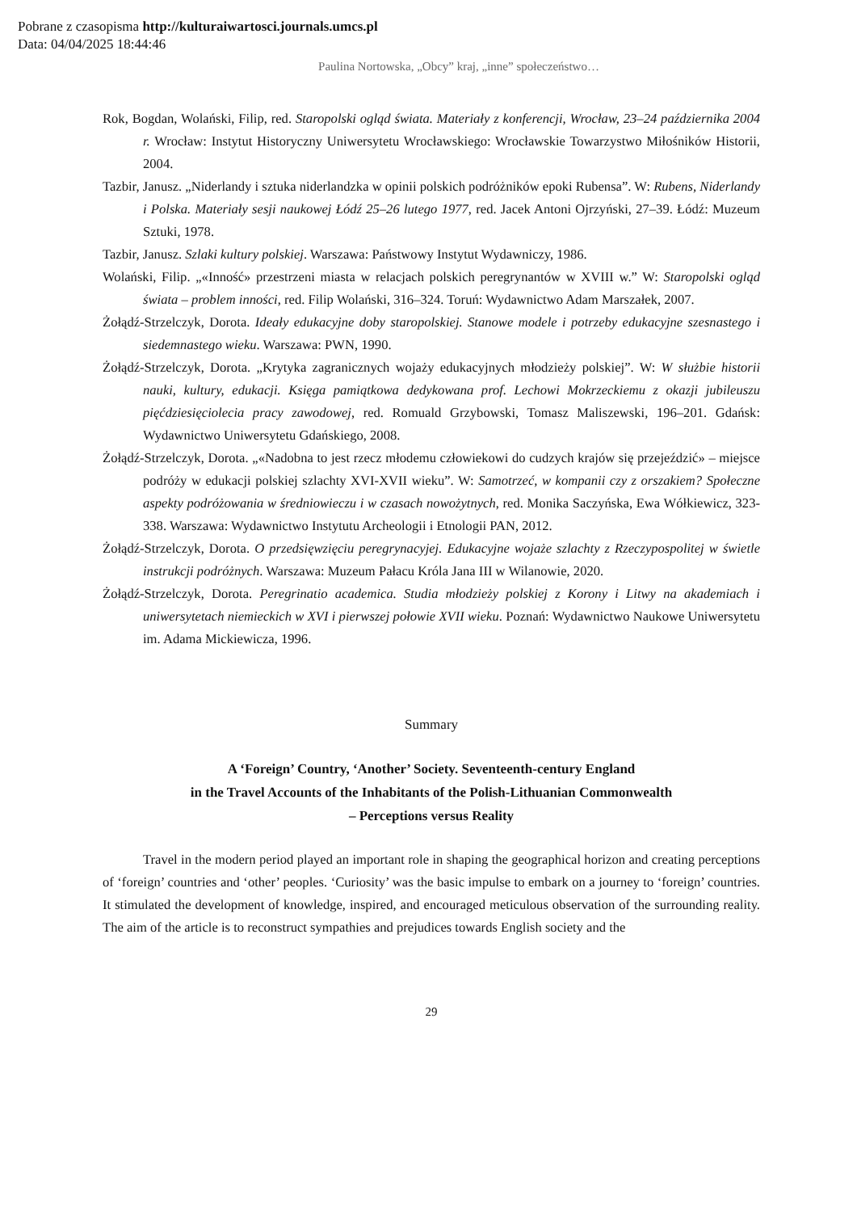Pobrane z czasopisma http://kulturaiwartosci.journals.umcs.pl
Data: 04/04/2025 18:44:46
Paulina Nortowska, „Obcy” kraj, „inne” społeczeństwo…
Rok, Bogdan, Wolański, Filip, red. Staropolski ogląd świata. Materiały z konferencji, Wrocław, 23–24 października 2004 r. Wrocław: Instytut Historyczny Uniwersytetu Wrocławskiego: Wrocławskie Towarzystwo Miłośników Historii, 2004.
Tazbir, Janusz. „Niderlandy i sztuka niderlandzka w opinii polskich podróżników epoki Rubensa”. W: Rubens, Niderlandy i Polska. Materiały sesji naukowej Łódź 25–26 lutego 1977, red. Jacek Antoni Ojrzyński, 27–39. Łódź: Muzeum Sztuki, 1978.
Tazbir, Janusz. Szlaki kultury polskiej. Warszawa: Państwowy Instytut Wydawniczy, 1986.
Wolański, Filip. „«Inność» przestrzeni miasta w relacjach polskich peregrynantów w XVIII w.” W: Staropolski ogląd świata – problem inności, red. Filip Wolański, 316–324. Toruń: Wydawnictwo Adam Marszałek, 2007.
Żołądź-Strzelczyk, Dorota. Ideały edukacyjne doby staropolskiej. Stanowe modele i potrzeby edukacyjne szesnastego i siedemnastego wieku. Warszawa: PWN, 1990.
Żołądź-Strzelczyk, Dorota. „Krytyka zagranicznych wojaży edukacyjnych młodzieży polskiej”. W: W służbie historii nauki, kultury, edukacji. Księga pamiątkowa dedykowana prof. Lechowi Mokrzeckiemu z okazji jubileuszu pięćdziesięciolecia pracy zawodowej, red. Romuald Grzybowski, Tomasz Maliszewski, 196–201. Gdańsk: Wydawnictwo Uniwersytetu Gdańskiego, 2008.
Żołądź-Strzelczyk, Dorota. „«Nadobna to jest rzecz młodemu człowiekowi do cudzych krajów się przejeździć» – miejsce podróży w edukacji polskiej szlachty XVI-XVII wieku”. W: Samotrzeć, w kompanii czy z orszakiem? Społeczne aspekty podróżowania w średniowieczu i w czasach nowożytnych, red. Monika Saczyńska, Ewa Wółkiewicz, 323-338. Warszawa: Wydawnictwo Instytutu Archeologii i Etnologii PAN, 2012.
Żołądź-Strzelczyk, Dorota. O przedsięwzięciu peregrynacyjej. Edukacyjne wojaże szlachty z Rzeczypospolitej w świetle instrukcji podróżnych. Warszawa: Muzeum Pałacu Króla Jana III w Wilanowie, 2020.
Żołądź-Strzelczyk, Dorota. Peregrinatio academica. Studia młodzieży polskiej z Korony i Litwy na akademiach i uniwersytetach niemieckich w XVI i pierwszej połowie XVII wieku. Poznań: Wydawnictwo Naukowe Uniwersytetu im. Adama Mickiewicza, 1996.
Summary
A ‘Foreign’ Country, ‘Another’ Society. Seventeenth-century England
in the Travel Accounts of the Inhabitants of the Polish-Lithuanian Commonwealth
– Perceptions versus Reality
Travel in the modern period played an important role in shaping the geographical horizon and creating perceptions of ‘foreign’ countries and ‘other’ peoples. ‘Curiosity’ was the basic impulse to embark on a journey to ‘foreign’ countries. It stimulated the development of knowledge, inspired, and encouraged meticulous observation of the surrounding reality. The aim of the article is to reconstruct sympathies and prejudices towards English society and the
29